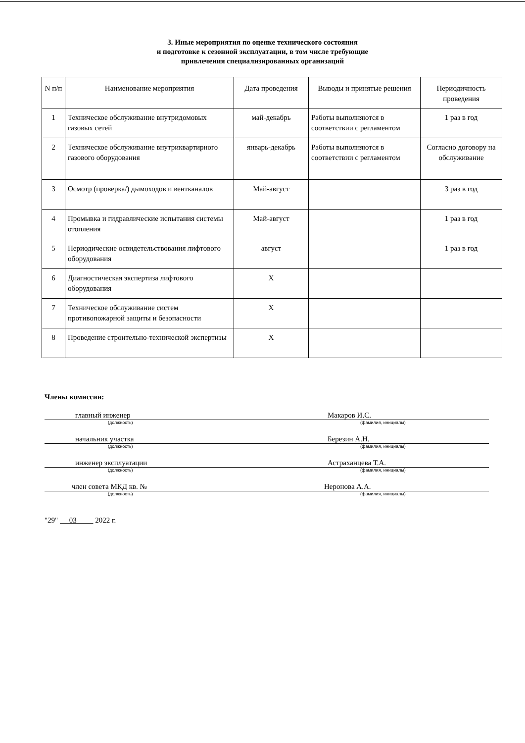3. Иные мероприятия по оценке технического состояния
и подготовке к сезонной эксплуатации, в том числе требующие
привлечения специализированных организаций
| N п/п | Наименование мероприятия | Дата проведения | Выводы и принятые решения | Периодичность проведения |
| --- | --- | --- | --- | --- |
| 1 | Техническое обслуживание внутридомовых газовых сетей | май-декабрь | Работы выполняются в соответствии с регламентом | 1 раз в год |
| 2 | Техническое обслуживание внутриквартирного газового оборудования | январь-декабрь | Работы выполняются в соответствии с регламентом | Согласно договору на обслуживание |
| 3 | Осмотр (проверка/) дымоходов и вентканалов | Май-август | | 3 раз в год |
| 4 | Промывка и гидравлические испытания системы отопления | Май-август | | 1 раз в год |
| 5 | Периодические освидетельствования лифтового оборудования | август | | 1 раз в год |
| 6 | Диагностическая экспертиза лифтового оборудования | Х | | |
| 7 | Техническое обслуживание систем противопожарной защиты и безопасности | Х | | |
| 8 | Проведение строительно-технической экспертизы | Х | | |
Члены комиссии:
главный инженер Макаров И.С.
(должность) (фамилия, инициалы)
начальник участка Березин А.Н.
(должность) (фамилия, инициалы)
инженер эксплуатации Астраханцева Т.А.
(должность) (фамилия, инициалы)
член совета МКД кв. № Неронова А.А.
(должность) (фамилия, инициалы)
"29" 03 2022 г.